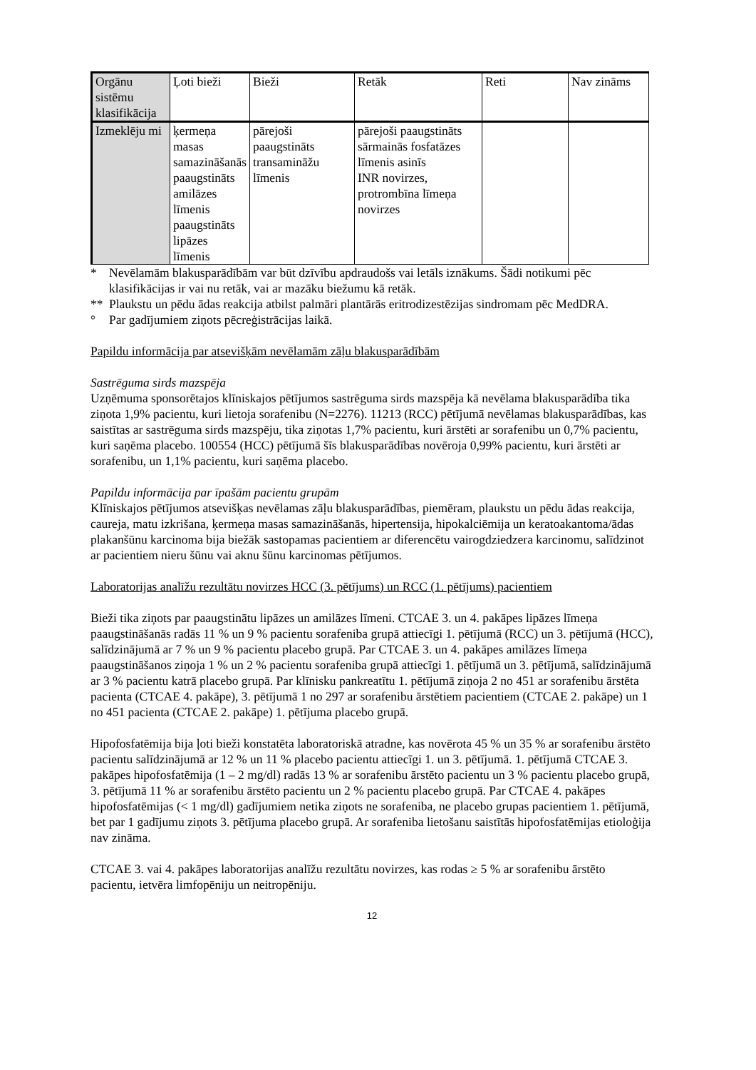| Orgānu sistēmu klasifikācija | Ļoti bieži | Bieži | Retāk | Reti | Nav zināms |
| Izmeklēju mi | ķermeņa masas samazināšanās paaugstināts amilāzes līmenis paaugstināts lipāzes līmenis | pārejoši paaugstināts transamināžu līmenis | pārejoši paaugstināts sārmainās fosfatāzes līmenis asinīs INR novirzes, protrombīna līmeņa novirzes | | |
* Nevēlamām blakusparādībām var būt dzīvību apdraudošs vai letāls iznākums. Šādi notikumi pēc klasifikācijas ir vai nu retāk, vai ar mazāku biežumu kā retāk.
** Plaukstu un pēdu ādas reakcija atbilst palmāri plantārās eritrodizestēzijas sindromam pēc MedDRA.
° Par gadījumiem ziņots pēcreģistrācijas laikā.
Papildu informācija par atsevišķām nevēlamām zāļu blakusparādībām
Sastrēguma sirds mazspēja
Uzņēmuma sponsorētajos klīniskajos pētījumos sastrēguma sirds mazspēja kā nevēlama blakusparādība tika ziņota 1,9% pacientu, kuri lietoja sorafenibu (N=2276). 11213 (RCC) pētījumā nevēlamas blakusparādības, kas saistītas ar sastrēguma sirds mazspēju, tika ziņotas 1,7% pacientu, kuri ārstēti ar sorafenibu un 0,7% pacientu, kuri saņēma placebo. 100554 (HCC) pētījumā šīs blakusparādības novēroja 0,99% pacientu, kuri ārstēti ar sorafenibu, un 1,1% pacientu, kuri saņēma placebo.
Papildu informācija par īpašām pacientu grupām
Klīniskajos pētījumos atsevišķas nevēlamas zāļu blakusparādības, piemēram, plaukstu un pēdu ādas reakcija, caureja, matu izkrišana, ķermeņa masas samazināšanās, hipertensija, hipokalciēmija un keratoakantoma/ādas plakanšūnu karcinoma bija biežāk sastopamas pacientiem ar diferencētu vairogdziedzera karcinomu, salīdzinot ar pacientiem nieru šūnu vai aknu šūnu karcinomas pētījumos.
Laboratorijas analīžu rezultātu novirzes HCC (3. pētījums) un RCC (1. pētījums) pacientiem
Bieži tika ziņots par paaugstinātu lipāzes un amilāzes līmeni. CTCAE 3. un 4. pakāpes lipāzes līmeņa paaugstināšanās radās 11 % un 9 % pacientu sorafeniba grupā attiecīgi 1. pētījumā (RCC) un 3. pētījumā (HCC), salīdzinājumā ar 7 % un 9 % pacientu placebo grupā. Par CTCAE 3. un 4. pakāpes amilāzes līmeņa paaugstināšanos ziņoja 1 % un 2 % pacientu sorafeniba grupā attiecīgi 1. pētījumā un 3. pētījumā, salīdzinājumā ar 3 % pacientu katrā placebo grupā. Par klīnisku pankreatītu 1. pētījumā ziņoja 2 no 451 ar sorafenibu ārstēta pacienta (CTCAE 4. pakāpe), 3. pētījumā 1 no 297 ar sorafenibu ārstētiem pacientiem (CTCAE 2. pakāpe) un 1 no 451 pacienta (CTCAE 2. pakāpe) 1. pētījuma placebo grupā.
Hipofosfatēmija bija ļoti bieži konstatēta laboratoriskā atradne, kas novērota 45 % un 35 % ar sorafenibu ārstēto pacientu salīdzinājumā ar 12 % un 11 % placebo pacientu attiecīgi 1. un 3. pētījumā. 1. pētījumā CTCAE 3. pakāpes hipofosfatēmija (1 – 2 mg/dl) radās 13 % ar sorafenibu ārstēto pacientu un 3 % pacientu placebo grupā, 3. pētījumā 11 % ar sorafenibu ārstēto pacientu un 2 % pacientu placebo grupā. Par CTCAE 4. pakāpes hipofosfatēmijas (< 1 mg/dl) gadījumiem netika ziņots ne sorafeniba, ne placebo grupas pacientiem 1. pētījumā, bet par 1 gadījumu ziņots 3. pētījuma placebo grupā. Ar sorafeniba lietošanu saistītās hipofosfatēmijas etioloģija nav zināma.
CTCAE 3. vai 4. pakāpes laboratorijas analīžu rezultātu novirzes, kas rodas ≥ 5 % ar sorafenibu ārstēto pacientu, ietvēra limfopēniju un neitropēniju.
12